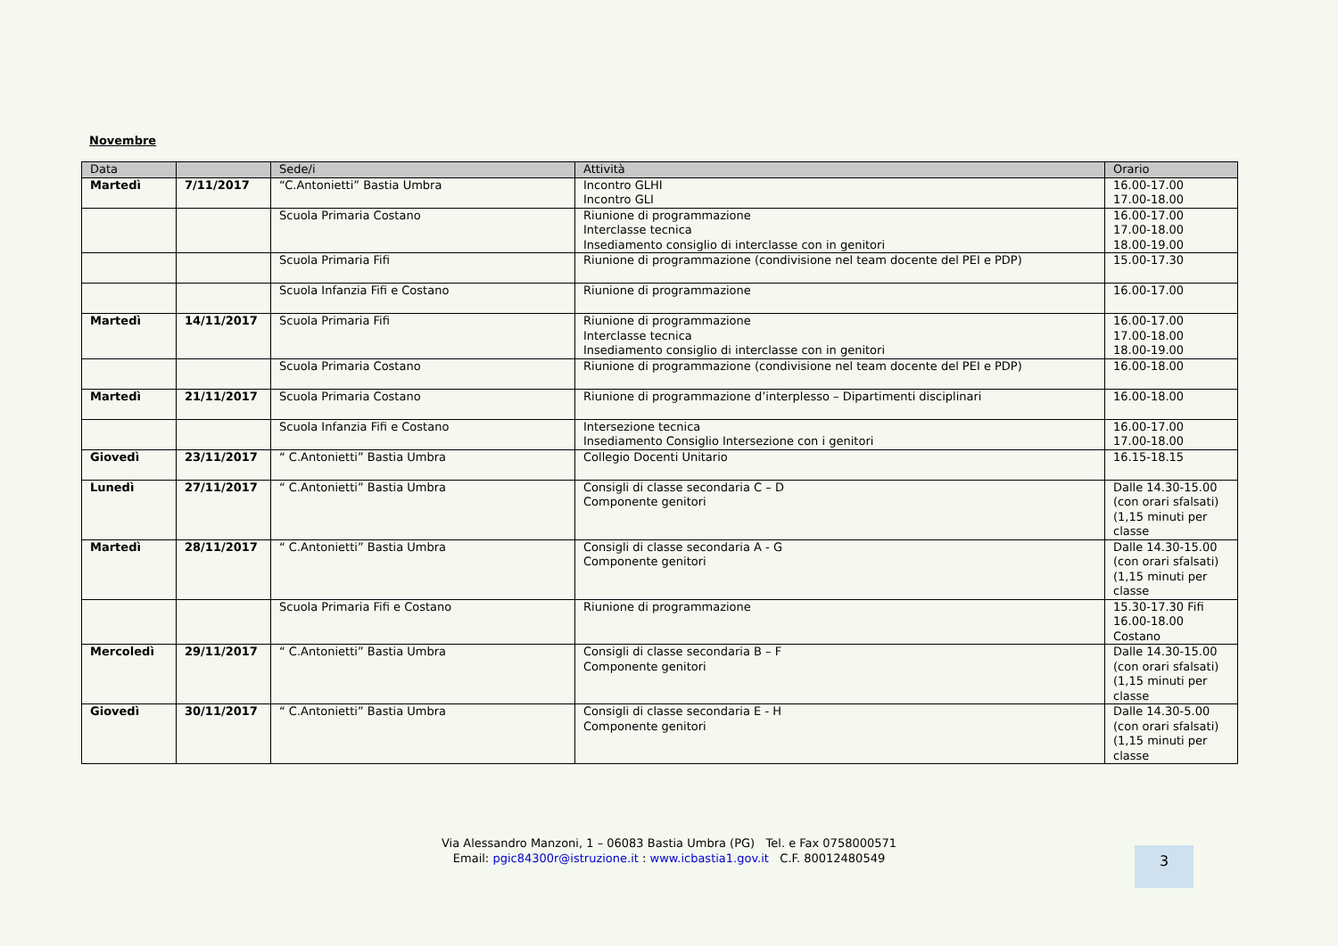Novembre
| Data | | Sede/i | Attività | Orario |
| --- | --- | --- | --- | --- |
| Martedì | 7/11/2017 | “C.Antonietti” Bastia Umbra | Incontro GLHI Incontro GLI | 16.00-17.00 17.00-18.00 |
| | | Scuola Primaria Costano | Riunione di programmazione Interclasse tecnica Insediamento consiglio di interclasse con in genitori | 16.00-17.00 17.00-18.00 18.00-19.00 |
| | | Scuola Primaria Fifi | Riunione di programmazione (condivisione nel team docente del PEI e PDP) | 15.00-17.30 |
| | | Scuola Infanzia Fifi e Costano | Riunione di programmazione | 16.00-17.00 |
| Martedì | 14/11/2017 | Scuola Primaria Fifi | Riunione di programmazione Interclasse tecnica Insediamento consiglio di interclasse con in genitori | 16.00-17.00 17.00-18.00 18.00-19.00 |
| | | Scuola Primaria Costano | Riunione di programmazione (condivisione nel team docente del PEI e PDP) | 16.00-18.00 |
| Martedì | 21/11/2017 | Scuola Primaria Costano | Riunione di programmazione d’interplesso – Dipartimenti disciplinari | 16.00-18.00 |
| | | Scuola Infanzia Fifi e Costano | Intersezione tecnica Insediamento Consiglio Intersezione con i genitori | 16.00-17.00 17.00-18.00 |
| Giovedì | 23/11/2017 | “ C.Antonietti” Bastia Umbra | Collegio Docenti Unitario | 16.15-18.15 |
| Lunedì | 27/11/2017 | “ C.Antonietti” Bastia Umbra | Consigli di classe secondaria C – D Componente genitori | Dalle 14.30-15.00 (con orari sfalsati) (1,15 minuti per classe |
| Martedì | 28/11/2017 | “ C.Antonietti” Bastia Umbra | Consigli di classe secondaria A - G Componente genitori | Dalle 14.30-15.00 (con orari sfalsati) (1,15 minuti per classe |
| | | Scuola Primaria Fifi e Costano | Riunione di programmazione | 15.30-17.30 Fifi 16.00-18.00 Costano |
| Mercoledì | 29/11/2017 | “ C.Antonietti” Bastia Umbra | Consigli di classe secondaria B – F Componente genitori | Dalle 14.30-15.00 (con orari sfalsati) (1,15 minuti per classe |
| Giovedì | 30/11/2017 | “ C.Antonietti” Bastia Umbra | Consigli di classe secondaria E - H Componente genitori | Dalle 14.30-5.00 (con orari sfalsati) (1,15 minuti per classe |
Via Alessandro Manzoni, 1 – 06083 Bastia Umbra (PG) Tel. e Fax 0758000571
Email: pgic84300r@istruzione.it : www.icbastia1.gov.it C.F. 80012480549
3